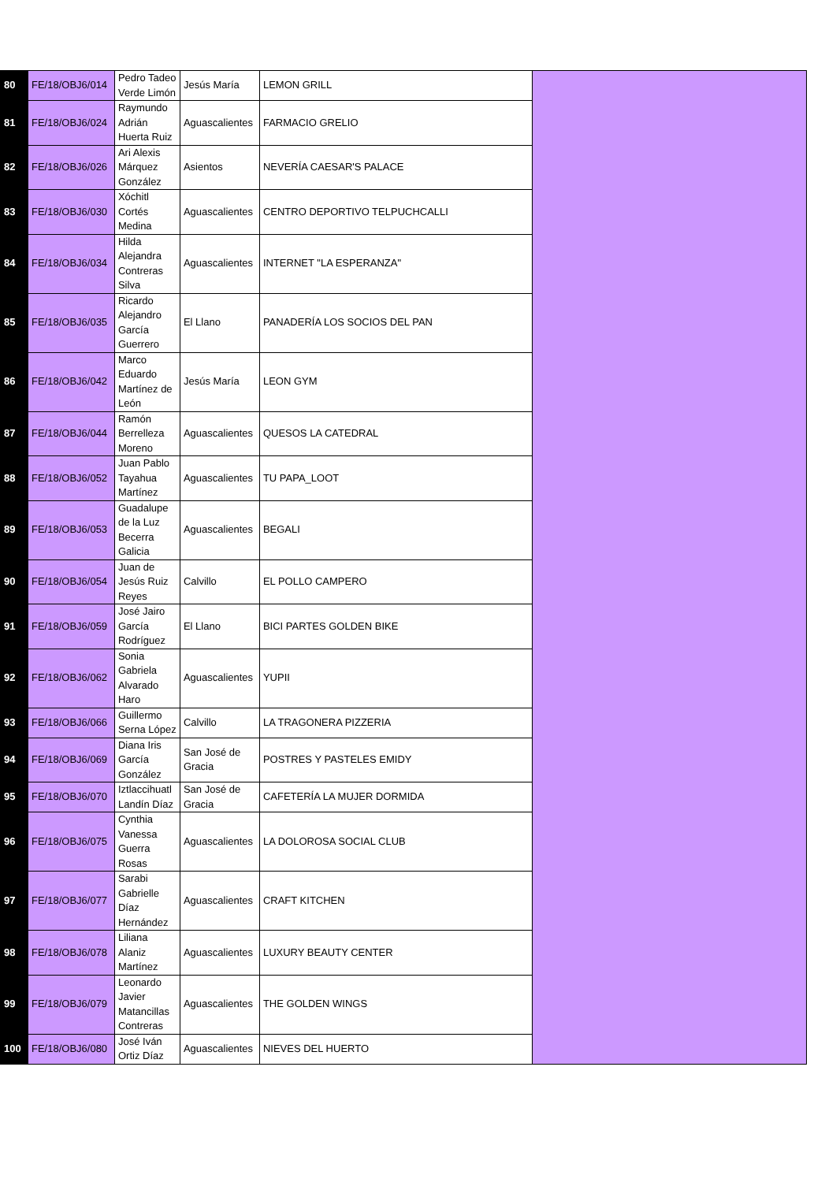| 80 | FE/18/OBJ6/014 | Pedro Tadeo Verde Limón | Jesús María | LEMON GRILL | |
| 81 | FE/18/OBJ6/024 | Raymundo Adrián Huerta Ruiz | Aguascalientes | FARMACIO GRELIO | |
| 82 | FE/18/OBJ6/026 | Ari Alexis Márquez González | Asientos | NEVERÍA CAESAR'S PALACE | |
| 83 | FE/18/OBJ6/030 | Xóchitl Cortés Medina | Aguascalientes | CENTRO DEPORTIVO TELPUCHCALLI | |
| 84 | FE/18/OBJ6/034 | Hilda Alejandra Contreras Silva | Aguascalientes | INTERNET "LA ESPERANZA" | |
| 85 | FE/18/OBJ6/035 | Ricardo Alejandro García Guerrero | El Llano | PANADERÍA LOS SOCIOS DEL PAN | |
| 86 | FE/18/OBJ6/042 | Marco Eduardo Martínez de León | Jesús María | LEON GYM | |
| 87 | FE/18/OBJ6/044 | Ramón Berrelleza Moreno | Aguascalientes | QUESOS LA CATEDRAL | |
| 88 | FE/18/OBJ6/052 | Juan Pablo Tayahua Martínez | Aguascalientes | TU PAPA_LOOT | |
| 89 | FE/18/OBJ6/053 | Guadalupe de la Luz Becerra Galicia | Aguascalientes | BEGALI | |
| 90 | FE/18/OBJ6/054 | Juan de Jesús Ruiz Reyes | Calvillo | EL POLLO CAMPERO | |
| 91 | FE/18/OBJ6/059 | José Jairo García Rodríguez | El Llano | BICI PARTES GOLDEN BIKE | |
| 92 | FE/18/OBJ6/062 | Sonia Gabriela Alvarado Haro | Aguascalientes | YUPII | |
| 93 | FE/18/OBJ6/066 | Guillermo Serna López | Calvillo | LA TRAGONERA PIZZERIA | |
| 94 | FE/18/OBJ6/069 | Diana Iris García González | San José de Gracia | POSTRES Y PASTELES EMIDY | |
| 95 | FE/18/OBJ6/070 | Iztlaccihuatl Landín Díaz | San José de Gracia | CAFETERÍA LA MUJER DORMIDA | |
| 96 | FE/18/OBJ6/075 | Cynthia Vanessa Guerra Rosas | Aguascalientes | LA DOLOROSA SOCIAL CLUB | |
| 97 | FE/18/OBJ6/077 | Sarabi Gabrielle Díaz Hernández | Aguascalientes | CRAFT KITCHEN | |
| 98 | FE/18/OBJ6/078 | Liliana Alaniz Martínez | Aguascalientes | LUXURY BEAUTY CENTER | |
| 99 | FE/18/OBJ6/079 | Leonardo Javier Matancillas Contreras | Aguascalientes | THE GOLDEN WINGS | |
| 100 | FE/18/OBJ6/080 | José Iván Ortiz Díaz | Aguascalientes | NIEVES DEL HUERTO | |